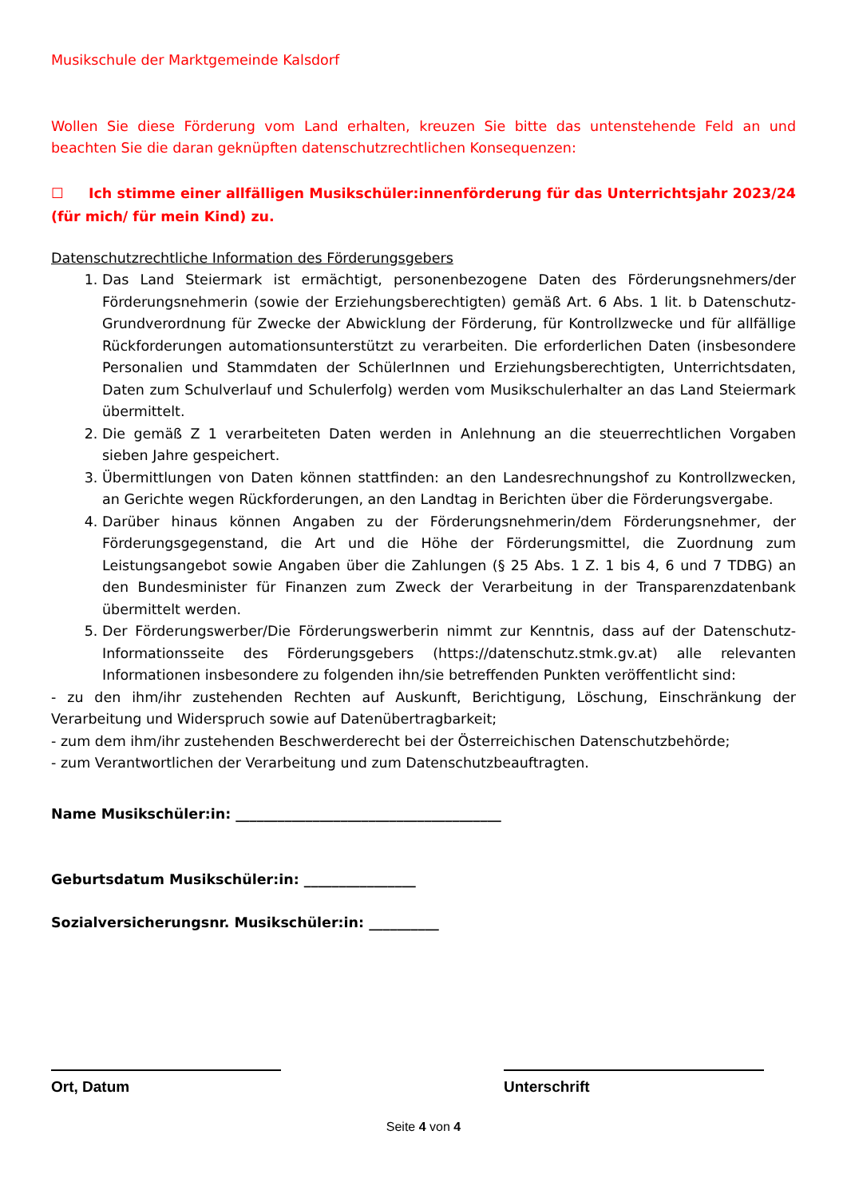Musikschule der Marktgemeinde Kalsdorf
Wollen Sie diese Förderung vom Land erhalten, kreuzen Sie bitte das untenstehende Feld an und beachten Sie die daran geknüpften datenschutzrechtlichen Konsequenzen:
☐ Ich stimme einer allfälligen Musikschüler:innenförderung für das Unterrichtsjahr 2023/24 (für mich/ für mein Kind) zu.
Datenschutzrechtliche Information des Förderungsgebers
1. Das Land Steiermark ist ermächtigt, personenbezogene Daten des Förderungsnehmers/der Förderungsnehmerin (sowie der Erziehungsberechtigten) gemäß Art. 6 Abs. 1 lit. b Datenschutz-Grundverordnung für Zwecke der Abwicklung der Förderung, für Kontrollzwecke und für allfällige Rückforderungen automationsunterstützt zu verarbeiten. Die erforderlichen Daten (insbesondere Personalien und Stammdaten der SchülerInnen und Erziehungsberechtigten, Unterrichtsdaten, Daten zum Schulverlauf und Schulerfolg) werden vom Musikschulerhalter an das Land Steiermark übermittelt.
2. Die gemäß Z 1 verarbeiteten Daten werden in Anlehnung an die steuerrechtlichen Vorgaben sieben Jahre gespeichert.
3. Übermittlungen von Daten können stattfinden: an den Landesrechnungshof zu Kontrollzwecken, an Gerichte wegen Rückforderungen, an den Landtag in Berichten über die Förderungsvergabe.
4. Darüber hinaus können Angaben zu der Förderungsnehmerin/dem Förderungsnehmer, der Förderungsgegenstand, die Art und die Höhe der Förderungsmittel, die Zuordnung zum Leistungsangebot sowie Angaben über die Zahlungen (§ 25 Abs. 1 Z. 1 bis 4, 6 und 7 TDBG) an den Bundesminister für Finanzen zum Zweck der Verarbeitung in der Transparenzdatenbank übermittelt werden.
5. Der Förderungswerber/Die Förderungswerberin nimmt zur Kenntnis, dass auf der Datenschutz-Informationsseite des Förderungsgebers (https://datenschutz.stmk.gv.at) alle relevanten Informationen insbesondere zu folgenden ihn/sie betreffenden Punkten veröffentlicht sind:
- zu den ihm/ihr zustehenden Rechten auf Auskunft, Berichtigung, Löschung, Einschränkung der Verarbeitung und Widerspruch sowie auf Datenübertragbarkeit;
- zum dem ihm/ihr zustehenden Beschwerderecht bei der Österreichischen Datenschutzbehörde;
- zum Verantwortlichen der Verarbeitung und zum Datenschutzbeauftragten.
Name Musikschüler:in: ______________________________________
Geburtsdatum Musikschüler:in: ________________
Sozialversicherungsnr. Musikschüler:in: __________
Ort, Datum Unterschrift
Seite 4 von 4